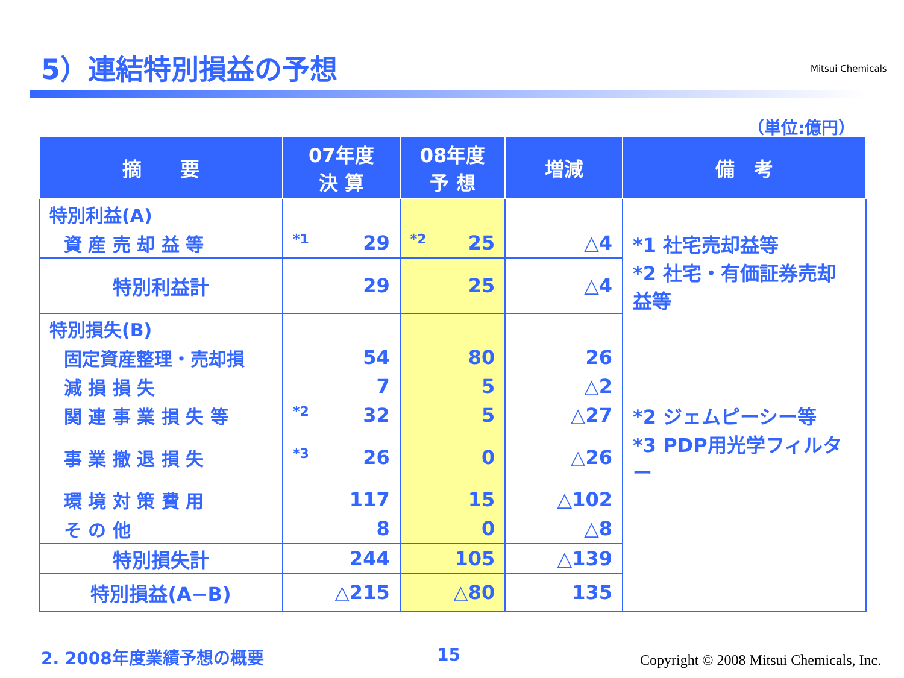5）連結特別損益の予想 Mitsui Chemicals
（単位:億円）
| 摘 要 | 07年度 決 算 | 08年度 予 想 | 増減 | 備 考 |
| --- | --- | --- | --- | --- |
| 特別利益(A) | | | | |
| 資 産 売 却 益 等 | *1 29 | *2 25 | △4 | *1 社宅売却益等 |
| 特別利益計 | 29 | 25 | △4 | *2 社宅・有価証券売却益等 |
| 特別損失(B) | | | | |
| 固定資産整理・売却損 | 54 | 80 | 26 | |
| 減 損 損 失 | 7 | 5 | △2 | |
| 関 連 事 業 損 失 等 | *2 32 | 5 | △27 | *2 ジェムピーシー等 |
| 事 業 撤 退 損 失 | *3 26 | 0 | △26 | *3 PDP用光学フィルター |
| 環 境 対 策 費 用 | 117 | 15 | △102 | |
| そ の 他 | 8 | 0 | △8 | |
| 特別損失計 | 244 | 105 | △139 | |
| 特別損益(A−B) | △215 | △80 | 135 | |
2. 2008年度業績予想の概要 15
Copyright © 2008 Mitsui Chemicals, Inc.